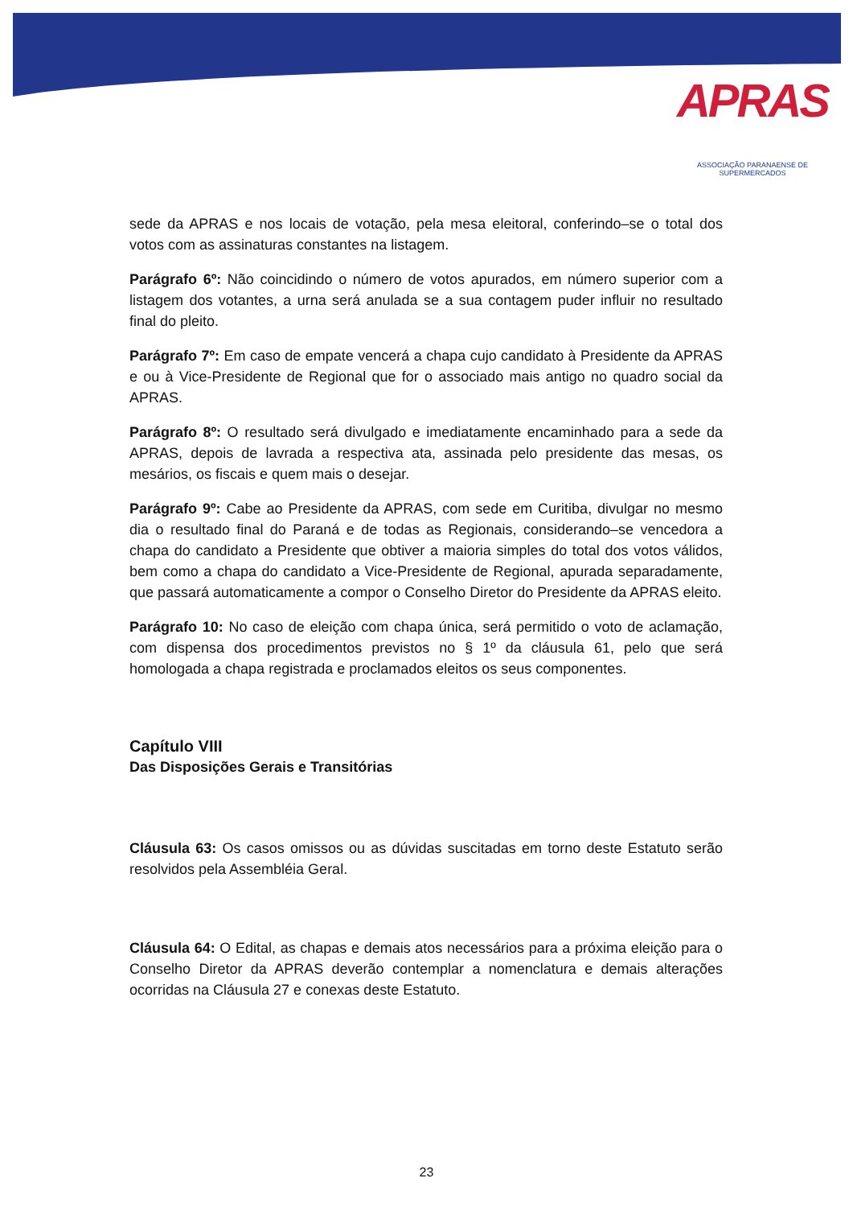APRAS
ASSOCIAÇÃO PARANAENSE DE SUPERMERCADOS
sede da APRAS e nos locais de votação, pela mesa eleitoral, conferindo–se o total dos votos com as assinaturas constantes na listagem.
Parágrafo 6º: Não coincidindo o número de votos apurados, em número superior com a listagem dos votantes, a urna será anulada se a sua contagem puder influir no resultado final do pleito.
Parágrafo 7º: Em caso de empate vencerá a chapa cujo candidato à Presidente da APRAS e ou à Vice-Presidente de Regional que for o associado mais antigo no quadro social da APRAS.
Parágrafo 8º: O resultado será divulgado e imediatamente encaminhado para a sede da APRAS, depois de lavrada a respectiva ata, assinada pelo presidente das mesas, os mesários, os fiscais e quem mais o desejar.
Parágrafo 9º: Cabe ao Presidente da APRAS, com sede em Curitiba, divulgar no mesmo dia o resultado final do Paraná e de todas as Regionais, considerando–se vencedora a chapa do candidato a Presidente que obtiver a maioria simples do total dos votos válidos, bem como a chapa do candidato a Vice-Presidente de Regional, apurada separadamente, que passará automaticamente a compor o Conselho Diretor do Presidente da APRAS eleito.
Parágrafo 10: No caso de eleição com chapa única, será permitido o voto de aclamação, com dispensa dos procedimentos previstos no § 1º da cláusula 61, pelo que será homologada a chapa registrada e proclamados eleitos os seus componentes.
Capítulo VIII
Das Disposições Gerais e Transitórias
Cláusula 63: Os casos omissos ou as dúvidas suscitadas em torno deste Estatuto serão resolvidos pela Assembléia Geral.
Cláusula 64: O Edital, as chapas e demais atos necessários para a próxima eleição para o Conselho Diretor da APRAS deverão contemplar a nomenclatura e demais alterações ocorridas na Cláusula 27 e conexas deste Estatuto.
23